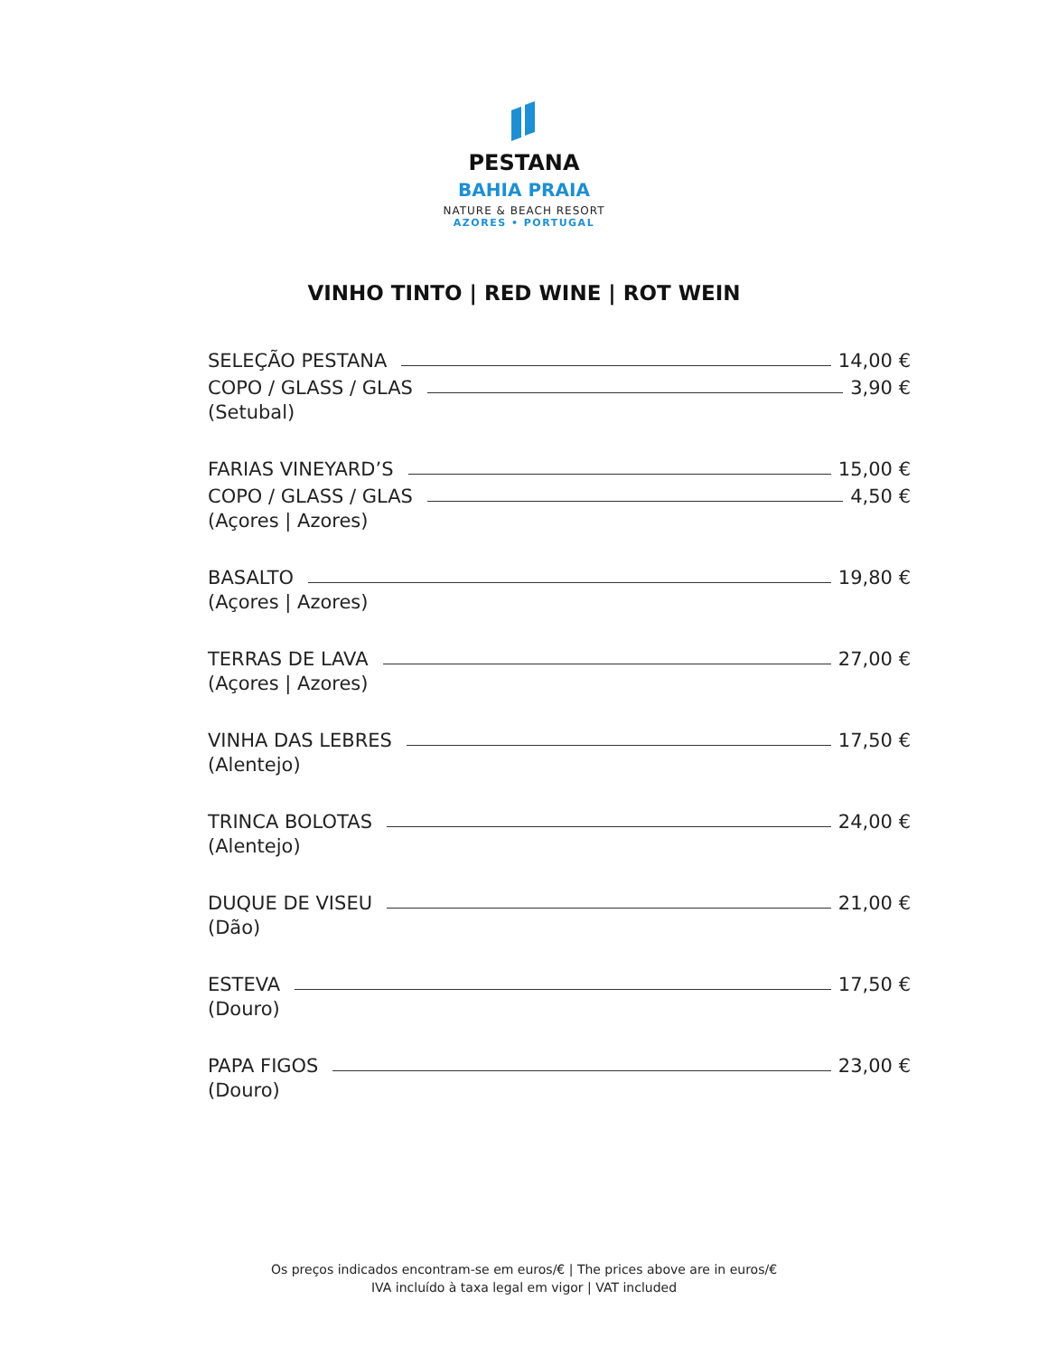PESTANA
BAHIA PRAIA
NATURE & BEACH RESORT
AZORES • PORTUGAL
VINHO TINTO | RED WINE | ROT WEIN
SELEÇÃO PESTANA 14,00 €
COPO / GLASS / GLAS 3,90 €
(Setubal)
FARIAS VINEYARD’S 15,00 €
COPO / GLASS / GLAS 4,50 €
(Açores | Azores)
BASALTO 19,80 €
(Açores | Azores)
TERRAS DE LAVA 27,00 €
(Açores | Azores)
VINHA DAS LEBRES 17,50 €
(Alentejo)
TRINCA BOLOTAS 24,00 €
(Alentejo)
DUQUE DE VISEU 21,00 €
(Dão)
ESTEVA 17,50 €
(Douro)
PAPA FIGOS 23,00 €
(Douro)
Os preços indicados encontram-se em euros/€ | The prices above are in euros/€
IVA incluído à taxa legal em vigor | VAT included